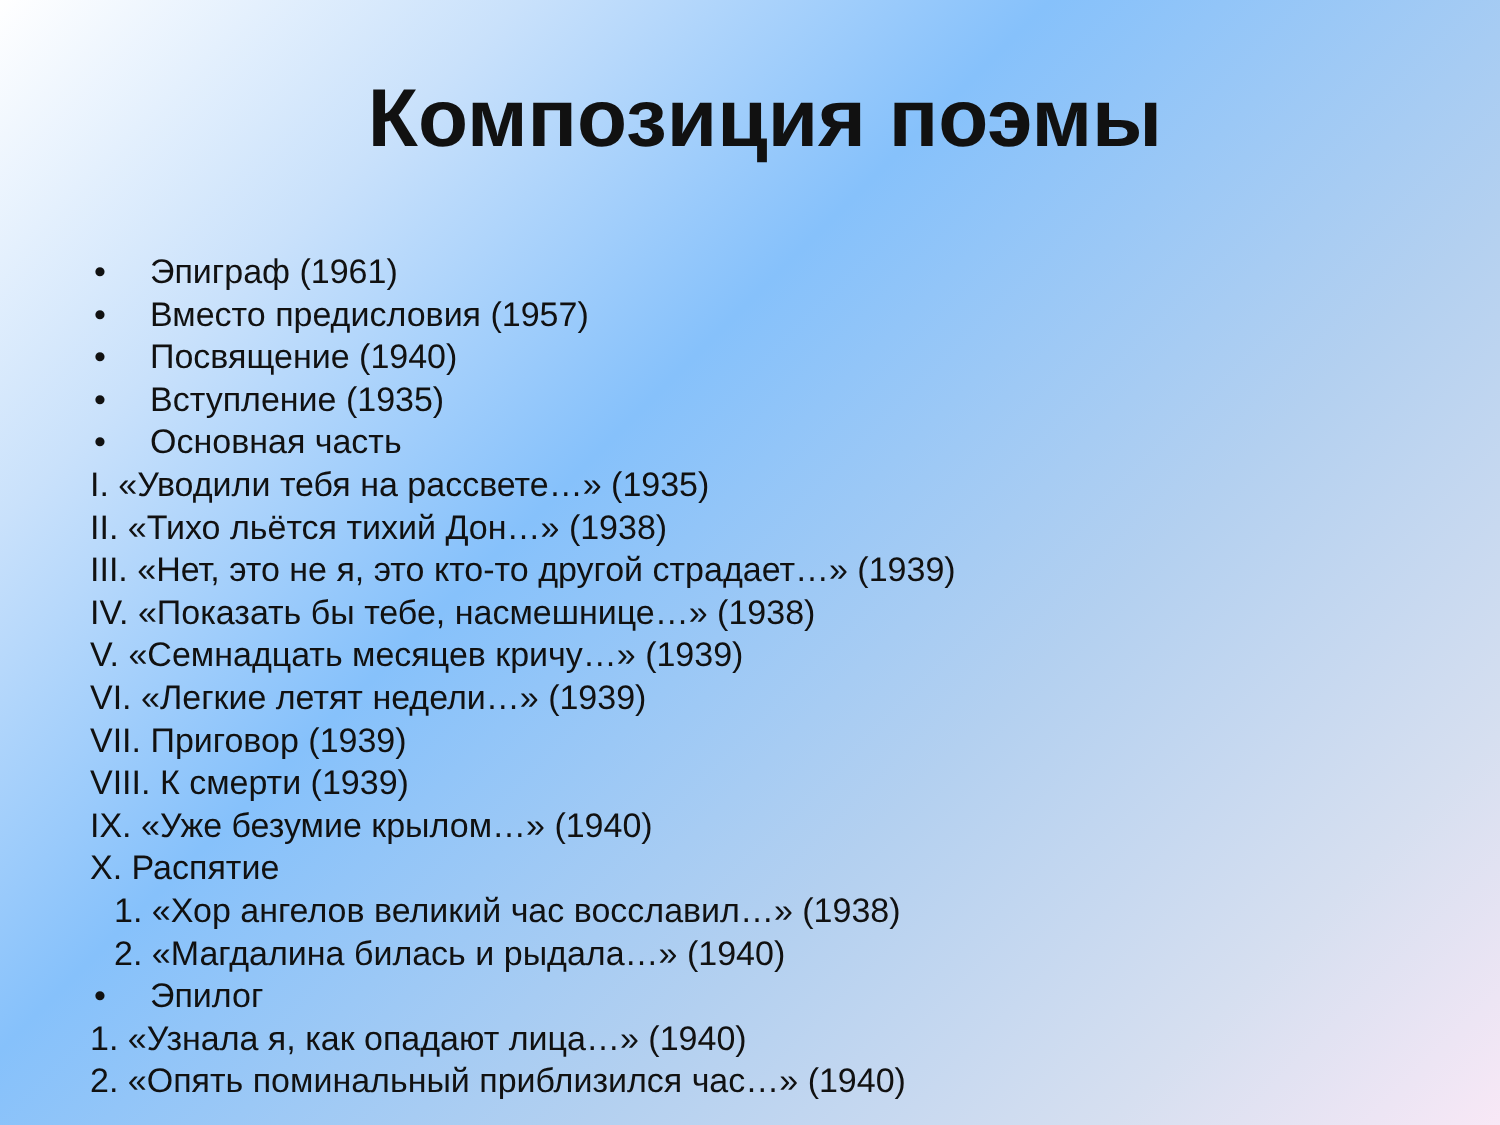Композиция поэмы
• Эпиграф (1961)
• Вместо предисловия (1957)
• Посвящение (1940)
• Вступление (1935)
• Основная часть
I. «Уводили тебя на рассвете…» (1935)
II. «Тихо льётся тихий Дон…» (1938)
III. «Нет, это не я, это кто-то другой страдает…» (1939)
IV. «Показать бы тебе, насмешнице…» (1938)
V. «Семнадцать месяцев кричу…» (1939)
VI. «Легкие летят недели…» (1939)
VII. Приговор (1939)
VIII. К смерти (1939)
IX. «Уже безумие крылом…» (1940)
X. Распятие
1. «Хор ангелов великий час восславил…» (1938)
2. «Магдалина билась и рыдала…» (1940)
• Эпилог
1. «Узнала я, как опадают лица…» (1940)
2. «Опять поминальный приблизился час…» (1940)